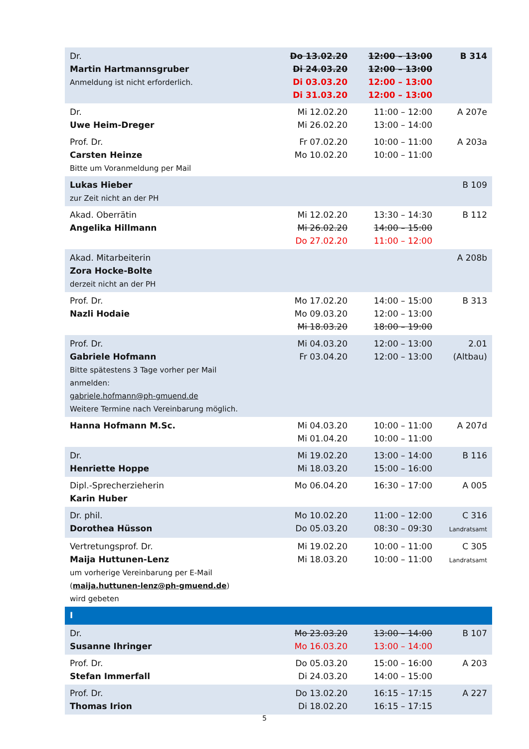| Dr. Martin Hartmannsgruber Anmeldung ist nicht erforderlich. | Do 13.02.20 Di 24.03.20 Di 03.03.20 Di 31.03.20 | 12:00 – 13:00 12:00 – 13:00 12:00 – 13:00 12:00 – 13:00 | B 314 |
| Dr. Uwe Heim-Dreger | Mi 12.02.20 Mi 26.02.20 | 11:00 – 12:00 13:00 – 14:00 | A 207e |
| Prof. Dr. Carsten Heinze Bitte um Voranmeldung per Mail | Fr 07.02.20 Mo 10.02.20 | 10:00 – 11:00 10:00 – 11:00 | A 203a |
| Lukas Hieber zur Zeit nicht an der PH | | | B 109 |
| Akad. Oberrätin Angelika Hillmann | Mi 12.02.20 Mi 26.02.20 Do 27.02.20 | 13:30 – 14:30 14:00 – 15:00 11:00 – 12:00 | B 112 |
| Akad. Mitarbeiterin Zora Hocke-Bolte derzeit nicht an der PH | | | A 208b |
| Prof. Dr. Nazli Hodaie | Mo 17.02.20 Mo 09.03.20 Mi 18.03.20 | 14:00 – 15:00 12:00 – 13:00 18:00 – 19:00 | B 313 |
| Prof. Dr. Gabriele Hofmann Bitte spätestens 3 Tage vorher per Mail anmelden: gabriele.hofmann@ph-gmuend.de Weitere Termine nach Vereinbarung möglich. | Mi 04.03.20 Fr 03.04.20 | 12:00 – 13:00 12:00 – 13:00 | 2.01 (Altbau) |
| Hanna Hofmann M.Sc. | Mi 04.03.20 Mi 01.04.20 | 10:00 – 11:00 10:00 – 11:00 | A 207d |
| Dr. Henriette Hoppe | Mi 19.02.20 Mi 18.03.20 | 13:00 – 14:00 15:00 – 16:00 | B 116 |
| Dipl.-Sprecherzieherin Karin Huber | Mo 06.04.20 | 16:30 – 17:00 | A 005 |
| Dr. phil. Dorothea Hüsson | Mo 10.02.20 Do 05.03.20 | 11:00 – 12:00 08:30 – 09:30 | C 316 Landratsamt |
| Vertretungsprof. Dr. Maija Huttunen-Lenz um vorherige Vereinbarung per E-Mail ( maija.huttunen-lenz@ph-gmuend.de ) wird gebeten | Mi 19.02.20 Mi 18.03.20 | 10:00 – 11:00 10:00 – 11:00 | C 305 Landratsamt |
| I | | | |
| Dr. Susanne Ihringer | Mo 23.03.20 Mo 16.03.20 | 13:00 – 14:00 13:00 – 14:00 | B 107 |
| Prof. Dr. Stefan Immerfall | Do 05.03.20 Di 24.03.20 | 15:00 – 16:00 14:00 – 15:00 | A 203 |
| Prof. Dr. Thomas Irion | Do 13.02.20 Di 18.02.20 | 16:15 – 17:15 16:15 – 17:15 | A 227 |
5